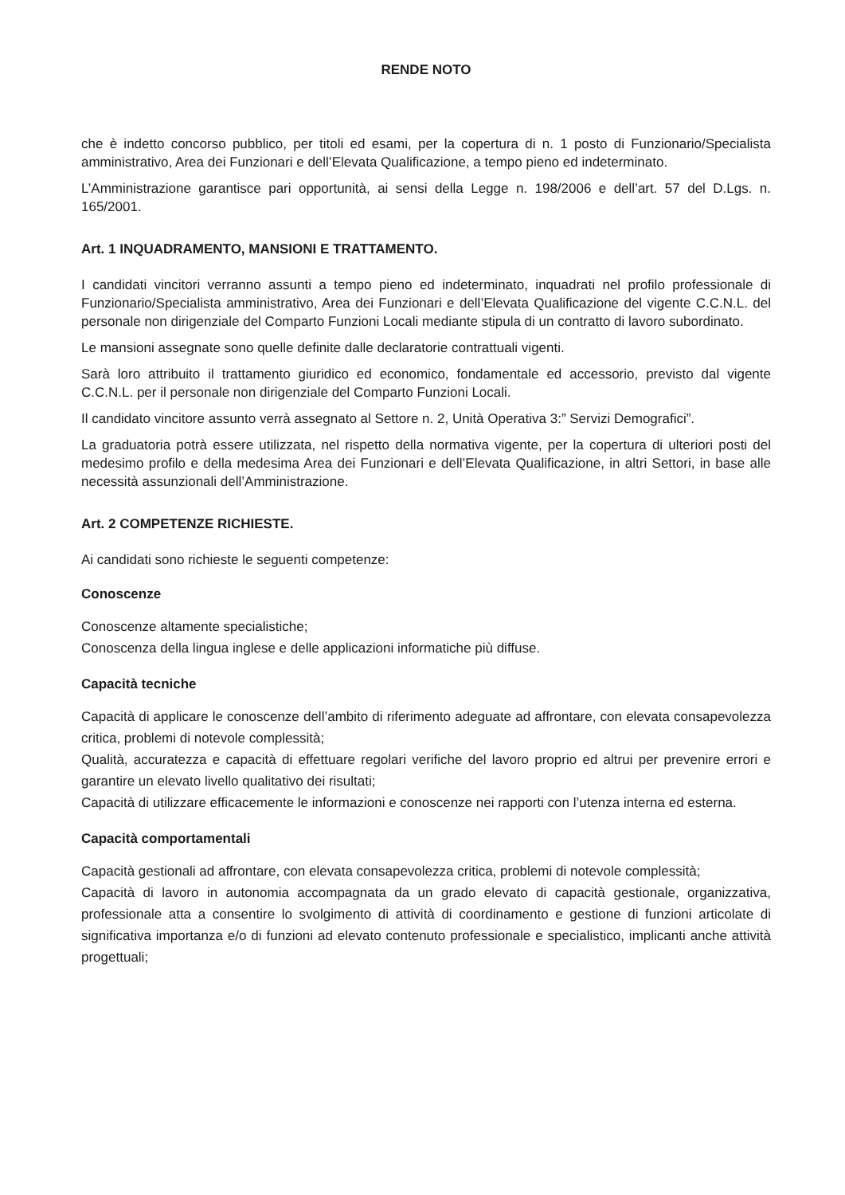RENDE NOTO
che è indetto concorso pubblico, per titoli ed esami, per la copertura di n. 1 posto di Funzionario/Specialista amministrativo, Area dei Funzionari e dell’Elevata Qualificazione, a tempo pieno ed indeterminato.
L’Amministrazione garantisce pari opportunità, ai sensi della Legge n. 198/2006 e dell’art. 57 del D.Lgs. n. 165/2001.
Art. 1 INQUADRAMENTO, MANSIONI E TRATTAMENTO.
I candidati vincitori verranno assunti a tempo pieno ed indeterminato, inquadrati nel profilo professionale di Funzionario/Specialista amministrativo, Area dei Funzionari e dell’Elevata Qualificazione del vigente C.C.N.L. del personale non dirigenziale del Comparto Funzioni Locali mediante stipula di un contratto di lavoro subordinato.
Le mansioni assegnate sono quelle definite dalle declaratorie contrattuali vigenti.
Sarà loro attribuito il trattamento giuridico ed economico, fondamentale ed accessorio, previsto dal vigente C.C.N.L. per il personale non dirigenziale del Comparto Funzioni Locali.
Il candidato vincitore assunto verrà assegnato al Settore n. 2, Unità Operativa 3:” Servizi Demografici”.
La graduatoria potrà essere utilizzata, nel rispetto della normativa vigente, per la copertura di ulteriori posti del medesimo profilo e della medesima Area dei Funzionari e dell’Elevata Qualificazione, in altri Settori, in base alle necessità assunzionali dell’Amministrazione.
Art. 2 COMPETENZE RICHIESTE.
Ai candidati sono richieste le seguenti competenze:
Conoscenze
Conoscenze altamente specialistiche;
Conoscenza della lingua inglese e delle applicazioni informatiche più diffuse.
Capacità tecniche
Capacità di applicare le conoscenze dell’ambito di riferimento adeguate ad affrontare, con elevata consapevolezza critica, problemi di notevole complessità;
Qualità, accuratezza e capacità di effettuare regolari verifiche del lavoro proprio ed altrui per prevenire errori e garantire un elevato livello qualitativo dei risultati;
Capacità di utilizzare efficacemente le informazioni e conoscenze nei rapporti con l’utenza interna ed esterna.
Capacità comportamentali
Capacità gestionali ad affrontare, con elevata consapevolezza critica, problemi di notevole complessità;
Capacità di lavoro in autonomia accompagnata da un grado elevato di capacità gestionale, organizzativa, professionale atta a consentire lo svolgimento di attività di coordinamento e gestione di funzioni articolate di significativa importanza e/o di funzioni ad elevato contenuto professionale e specialistico, implicanti anche attività progettuali;